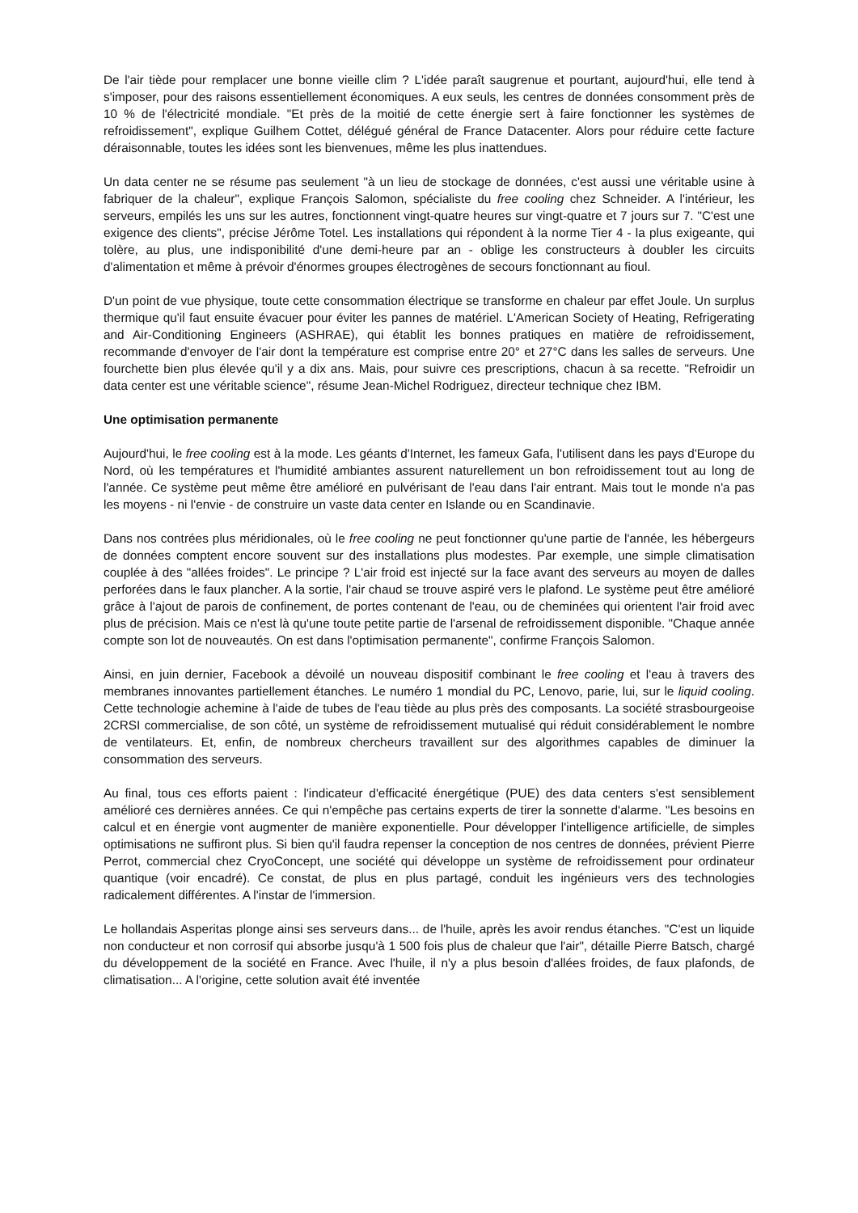De l'air tiède pour remplacer une bonne vieille clim ? L'idée paraît saugrenue et pourtant, aujourd'hui, elle tend à s'imposer, pour des raisons essentiellement économiques. A eux seuls, les centres de données consomment près de 10 % de l'électricité mondiale. "Et près de la moitié de cette énergie sert à faire fonctionner les systèmes de refroidissement", explique Guilhem Cottet, délégué général de France Datacenter. Alors pour réduire cette facture déraisonnable, toutes les idées sont les bienvenues, même les plus inattendues.
Un data center ne se résume pas seulement "à un lieu de stockage de données, c'est aussi une véritable usine à fabriquer de la chaleur", explique François Salomon, spécialiste du free cooling chez Schneider. A l'intérieur, les serveurs, empilés les uns sur les autres, fonctionnent vingt-quatre heures sur vingt-quatre et 7 jours sur 7. "C'est une exigence des clients", précise Jérôme Totel. Les installations qui répondent à la norme Tier 4 - la plus exigeante, qui tolère, au plus, une indisponibilité d'une demi-heure par an - oblige les constructeurs à doubler les circuits d'alimentation et même à prévoir d'énormes groupes électrogènes de secours fonctionnant au fioul.
D'un point de vue physique, toute cette consommation électrique se transforme en chaleur par effet Joule. Un surplus thermique qu'il faut ensuite évacuer pour éviter les pannes de matériel. L'American Society of Heating, Refrigerating and Air-Conditioning Engineers (ASHRAE), qui établit les bonnes pratiques en matière de refroidissement, recommande d'envoyer de l'air dont la température est comprise entre 20° et 27°C dans les salles de serveurs. Une fourchette bien plus élevée qu'il y a dix ans. Mais, pour suivre ces prescriptions, chacun à sa recette. "Refroidir un data center est une véritable science", résume Jean-Michel Rodriguez, directeur technique chez IBM.
Une optimisation permanente
Aujourd'hui, le free cooling est à la mode. Les géants d'Internet, les fameux Gafa, l'utilisent dans les pays d'Europe du Nord, où les températures et l'humidité ambiantes assurent naturellement un bon refroidissement tout au long de l'année. Ce système peut même être amélioré en pulvérisant de l'eau dans l'air entrant. Mais tout le monde n'a pas les moyens - ni l'envie - de construire un vaste data center en Islande ou en Scandinavie.
Dans nos contrées plus méridionales, où le free cooling ne peut fonctionner qu'une partie de l'année, les hébergeurs de données comptent encore souvent sur des installations plus modestes. Par exemple, une simple climatisation couplée à des "allées froides". Le principe ? L'air froid est injecté sur la face avant des serveurs au moyen de dalles perforées dans le faux plancher. A la sortie, l'air chaud se trouve aspiré vers le plafond. Le système peut être amélioré grâce à l'ajout de parois de confinement, de portes contenant de l'eau, ou de cheminées qui orientent l'air froid avec plus de précision. Mais ce n'est là qu'une toute petite partie de l'arsenal de refroidissement disponible. "Chaque année compte son lot de nouveautés. On est dans l'optimisation permanente", confirme François Salomon.
Ainsi, en juin dernier, Facebook a dévoilé un nouveau dispositif combinant le free cooling et l'eau à travers des membranes innovantes partiellement étanches. Le numéro 1 mondial du PC, Lenovo, parie, lui, sur le liquid cooling. Cette technologie achemine à l'aide de tubes de l'eau tiède au plus près des composants. La société strasbourgeoise 2CRSI commercialise, de son côté, un système de refroidissement mutualisé qui réduit considérablement le nombre de ventilateurs. Et, enfin, de nombreux chercheurs travaillent sur des algorithmes capables de diminuer la consommation des serveurs.
Au final, tous ces efforts paient : l'indicateur d'efficacité énergétique (PUE) des data centers s'est sensiblement amélioré ces dernières années. Ce qui n'empêche pas certains experts de tirer la sonnette d'alarme. "Les besoins en calcul et en énergie vont augmenter de manière exponentielle. Pour développer l'intelligence artificielle, de simples optimisations ne suffiront plus. Si bien qu'il faudra repenser la conception de nos centres de données, prévient Pierre Perrot, commercial chez CryoConcept, une société qui développe un système de refroidissement pour ordinateur quantique (voir encadré). Ce constat, de plus en plus partagé, conduit les ingénieurs vers des technologies radicalement différentes. A l'instar de l'immersion.
Le hollandais Asperitas plonge ainsi ses serveurs dans... de l'huile, après les avoir rendus étanches. "C'est un liquide non conducteur et non corrosif qui absorbe jusqu'à 1 500 fois plus de chaleur que l'air", détaille Pierre Batsch, chargé du développement de la société en France. Avec l'huile, il n'y a plus besoin d'allées froides, de faux plafonds, de climatisation... A l'origine, cette solution avait été inventée